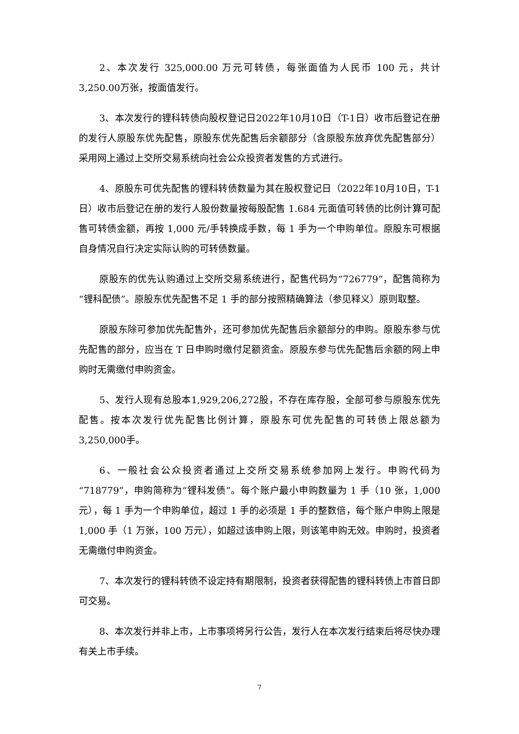2、本次发行 325,000.00 万元可转债，每张面值为人民币 100 元，共计3,250.00万张，按面值发行。
3、本次发行的锂科转债向股权登记日2022年10月10日（T-1日）收市后登记在册的发行人原股东优先配售，原股东优先配售后余额部分（含原股东放弃优先配售部分）采用网上通过上交所交易系统向社会公众投资者发售的方式进行。
4、原股东可优先配售的锂科转债数量为其在股权登记日（2022年10月10日，T-1日）收市后登记在册的发行人股份数量按每股配售 1.684 元面值可转债的比例计算可配售可转债金额，再按 1,000 元/手转换成手数，每 1 手为一个申购单位。原股东可根据自身情况自行决定实际认购的可转债数量。
原股东的优先认购通过上交所交易系统进行，配售代码为“726779”，配售简称为“锂科配债”。原股东优先配售不足 1 手的部分按照精确算法（参见释义）原则取整。
原股东除可参加优先配售外，还可参加优先配售后余额部分的申购。原股东参与优先配售的部分，应当在 T 日申购时缴付足额资金。原股东参与优先配售后余额的网上申购时无需缴付申购资金。
5、发行人现有总股本1,929,206,272股，不存在库存股，全部可参与原股东优先配售。按本次发行优先配售比例计算，原股东可优先配售的可转债上限总额为3,250,000手。
6、一般社会公众投资者通过上交所交易系统参加网上发行。申购代码为“718779”，申购简称为“锂科发债”。每个账户最小申购数量为 1 手（10 张，1,000 元），每 1 手为一个申购单位，超过 1 手的必须是 1 手的整数倍，每个账户申购上限是 1,000 手（1 万张，100 万元），如超过该申购上限，则该笔申购无效。申购时，投资者无需缴付申购资金。
7、本次发行的锂科转债不设定持有期限制，投资者获得配售的锂科转债上市首日即可交易。
8、本次发行并非上市，上市事项将另行公告，发行人在本次发行结束后将尽快办理有关上市手续。
7